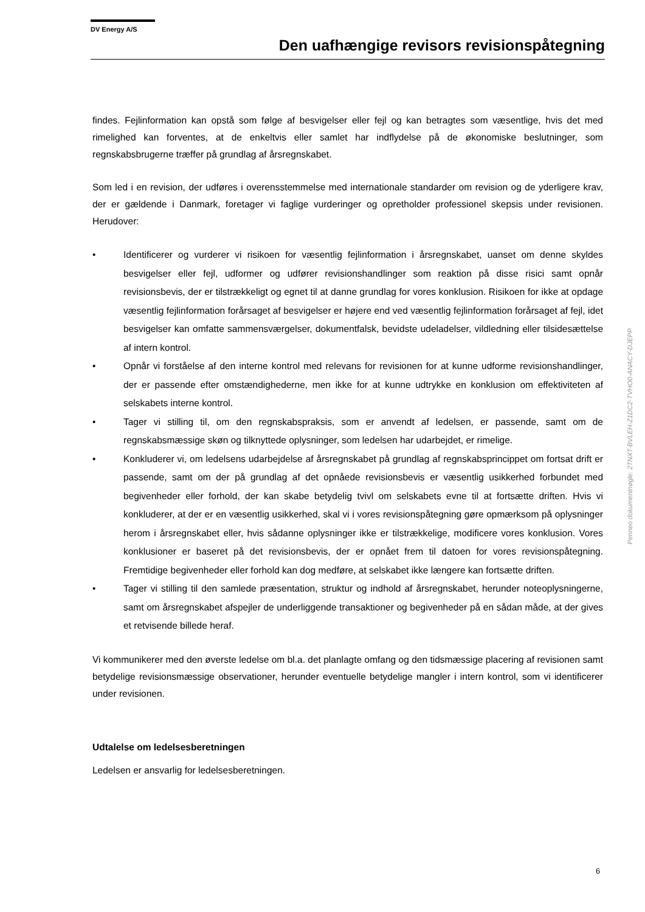DV Energy A/S
Den uafhængige revisors revisionspåtegning
findes. Fejlinformation kan opstå som følge af besvigelser eller fejl og kan betragtes som væsentlige, hvis det med rimelighed kan forventes, at de enkeltvis eller samlet har indflydelse på de økonomiske beslutninger, som regnskabsbrugerne træffer på grundlag af årsregnskabet.
Som led i en revision, der udføres i overensstemmelse med internationale standarder om revision og de yderligere krav, der er gældende i Danmark, foretager vi faglige vurderinger og opretholder professionel skepsis under revisionen. Herudover:
• Identificerer og vurderer vi risikoen for væsentlig fejlinformation i årsregnskabet, uanset om denne skyldes besvigelser eller fejl, udformer og udfører revisionshandlinger som reaktion på disse risici samt opnår revisionsbevis, der er tilstrækkeligt og egnet til at danne grundlag for vores konklusion. Risikoen for ikke at opdage væsentlig fejlinformation forårsaget af besvigelser er højere end ved væsentlig fejlinformation forårsaget af fejl, idet besvigelser kan omfatte sammensværgelser, dokumentfalsk, bevidste udeladelser, vildledning eller tilsidesættelse af intern kontrol.
• Opnår vi forståelse af den interne kontrol med relevans for revisionen for at kunne udforme revisionshandlinger, der er passende efter omstændighederne, men ikke for at kunne udtrykke en konklusion om effektiviteten af selskabets interne kontrol.
• Tager vi stilling til, om den regnskabspraksis, som er anvendt af ledelsen, er passende, samt om de regnskabsmæssige skøn og tilknyttede oplysninger, som ledelsen har udarbejdet, er rimelige.
• Konkluderer vi, om ledelsens udarbejdelse af årsregnskabet på grundlag af regnskabsprincippet om fortsat drift er passende, samt om der på grundlag af det opnåede revisionsbevis er væsentlig usikkerhed forbundet med begivenheder eller forhold, der kan skabe betydelig tvivl om selskabets evne til at fortsætte driften. Hvis vi konkluderer, at der er en væsentlig usikkerhed, skal vi i vores revisionspåtegning gøre opmærksom på oplysninger herom i årsregnskabet eller, hvis sådanne oplysninger ikke er tilstrækkelige, modificere vores konklusion. Vores konklusioner er baseret på det revisionsbevis, der er opnået frem til datoen for vores revisionspåtegning. Fremtidige begivenheder eller forhold kan dog medføre, at selskabet ikke længere kan fortsætte driften.
• Tager vi stilling til den samlede præsentation, struktur og indhold af årsregnskabet, herunder noteoplysningerne, samt om årsregnskabet afspejler de underliggende transaktioner og begivenheder på en sådan måde, at der gives et retvisende billede heraf.
Vi kommunikerer med den øverste ledelse om bl.a. det planlagte omfang og den tidsmæssige placering af revisionen samt betydelige revisionsmæssige observationer, herunder eventuelle betydelige mangler i intern kontrol, som vi identificerer under revisionen.
Udtalelse om ledelsesberetningen
Ledelsen er ansvarlig for ledelsesberetningen.
Penneo dokumentnøgle: 2TNXT-BVLEH-Z1DC2-TVHO0-ANACY-DJEPP
6